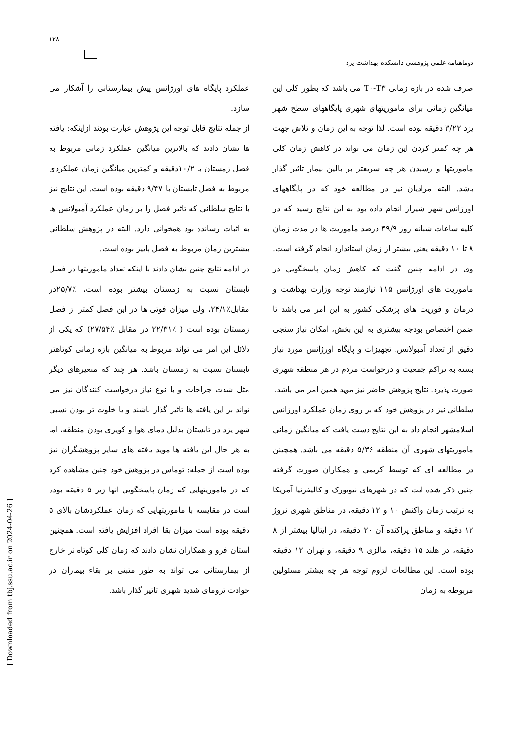۱۲۸
دوماهنامه علمی پژوهشی دانشکده بهداشت یزد
صرف شده در بازه زمانی T۰-T۳ می باشد که بطور کلی این میانگین زمانی برای ماموریتهای شهری پایگاههای سطح شهر یزد ۳/۲۲ دقیقه بوده است. لذا توجه به این زمان و تلاش جهت هر چه کمتر کردن این زمان می تواند در کاهش زمان کلی ماموریتها و رسیدن هر چه سریعتر بر بالین بیمار تاثیر گذار باشد. البته مرادیان نیز در مطالعه خود که در پایگاههای اورژانس شهر شیراز انجام داده بود به این نتایج رسید که در کلیه ساعات شبانه روز ۴۹/۹ درصد ماموریت ها در مدت زمان ۸ تا ۱۰ دقیقه یعنی بیشتر از زمان استاندارد انجام گرفته است. وی در ادامه چنین گفت که کاهش زمان پاسخگویی در ماموریت های اورژانس ۱۱۵ نیازمند توجه وزارت بهداشت و درمان و فوریت های پزشکی کشور به این امر می باشد تا ضمن اختصاص بودجه بیشتری به این بخش، امکان نیاز سنجی دقیق از تعداد آمبولانس، تجهیزات و پایگاه اورژانس مورد نیاز بسته به تراکم جمعیت و درخواست مردم در هر منطقه شهری صورت پذیرد. نتایج پژوهش حاضر نیز موید همین امر می باشد.
سلطانی نیز در پژوهش خود که بر روی زمان عملکرد اورژانس اسلامشهر انجام داد به این نتایج دست یافت که میانگین زمانی ماموریتهای شهری آن منطقه ۵/۳۶ دقیقه می باشد. همچینن در مطالعه ای که توسط کریمی و همکاران صورت گرفته چنین ذکر شده ایت که در شهرهای نیویورک و کالیفرنیا آمریکا به ترتیب زمان واکنش ۱۰ و ۱۲ دقیقه، در مناطق شهری نروژ ۱۲ دقیقه و مناطق پراکنده آن ۲۰ دقیقه، در ایتالیا بیشتر از ۸ دقیقه، در هلند ۱۵ دقیقه، مالزی ۹ دقیقه، و تهران ۱۲ دقیقه بوده است. این مطالعات لزوم توجه هر چه بیشتر مسئولین مربوطه به زمان
عملکرد پایگاه های اورژانس پیش بیمارستانی را آشکار می سازد.
از جمله نتایج قابل توجه این پژوهش عبارت بودند ازاینکه: یافته ها نشان دادند که بالاترین میانگین عملکرد زمانی مربوط به فصل زمستان با ۱۰/۲دقیقه و کمترین میانگین زمان عملکردی مربوط به فصل تابستان با ۹/۴۷ دقیقه بوده است. این نتایج نیز با نتایج سلطانی که تاثیر فصل را بر زمان عملکرد آمبولانس ها به اثبات رسانده بود همخوانی دارد. البته در پژوهش سلطانی بیشترین زمان مربوط به فصل پاییز بوده است.
در ادامه نتایج چنین نشان دادند با اینکه تعداد ماموریتها در فصل تابستان نسبت به زمستان بیشتر بوده است، ٪۲۵/۷در مقابل٪۲۴/۱، ولی میزان فوتی ها در این فصل کمتر از فصل زمستان بوده است ( ٪۲۲/۳۱ در مقابل ٪۲۷/۵۴) که یکی از دلائل این امر می تواند مربوط به میانگین بازه زمانی کوتاهتر تابستان نسبت به زمستان باشد. هر چند که متغیرهای دیگر مثل شدت جراحات و یا نوع نیاز درخواست کنندگان نیز می تواند بر این یافته ها تاثیر گذار باشند و یا خلوت تر بودن نسبی شهر یزد در تابستان بدلیل دمای هوا و کویری بودن منطقه، اما به هر حال این یافته ها موید یافته های سایر پژوهشگران نیز بوده است از جمله: توماس در پژوهش خود چنین مشاهده کرد که در ماموریتهایی که زمان پاسخگویی انها زیر ۵ دقیقه بوده است در مقایسه با ماموریتهایی که زمان عملکردشان بالای ۵ دقیقه بوده است میزان بقا افراد افزایش یافته است. همچنین استان فرو و همکاران نشان دادند که زمان کلی کوتاه تر خارج از بیمارستانی می تواند به طور مثبتی بر بقاء بیماران در حوادث ترومای شدید شهری تاثیر گذار باشد.
[ Downloaded from tbj.ssu.ac.ir on 2024-04-26 ]